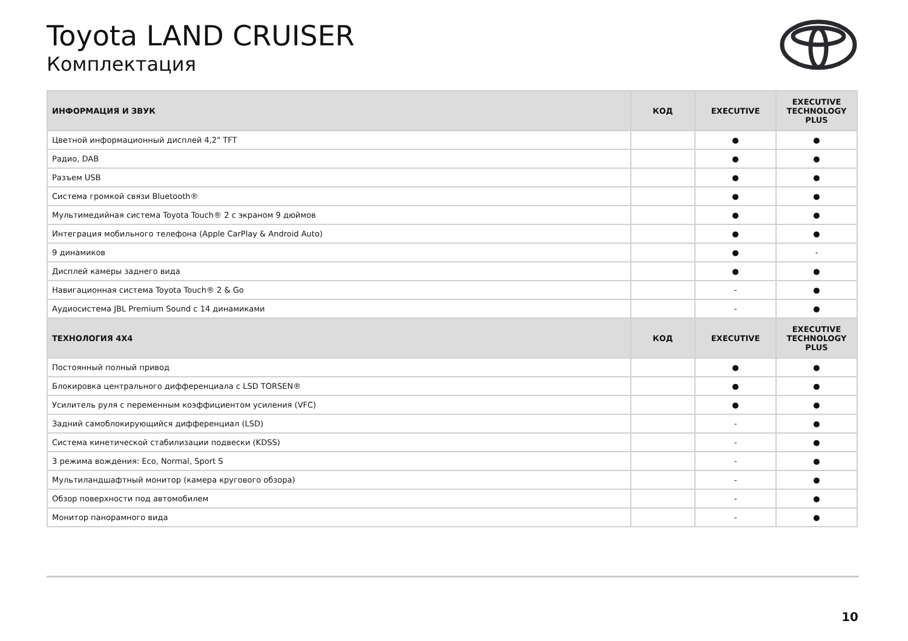Toyota LAND CRUISER
Комплектация
| ИНФОРМАЦИЯ И ЗВУК | КОД | EXECUTIVE | EXECUTIVE TECHNOLOGY PLUS |
| --- | --- | --- | --- |
| Цветной информационный дисплей 4,2" TFT | | ● | ● |
| Радио, DAB | | ● | ● |
| Разъем USB | | ● | ● |
| Система громкой связи Bluetooth® | | ● | ● |
| Мультимедийная система Toyota Touch® 2 с экраном 9 дюймов | | ● | ● |
| Интеграция мобильного телефона (Apple CarPlay & Android Auto) | | ● | ● |
| 9 динамиков | | ● | - |
| Дисплей камеры заднего вида | | ● | ● |
| Навигационная система Toyota Touch® 2 & Go | | - | ● |
| Аудиосистема JBL Premium Sound с 14 динамиками | | - | ● |
| ТЕХНОЛОГИЯ 4X4 | КОД | EXECUTIVE | EXECUTIVE TECHNOLOGY PLUS |
| Постоянный полный привод | | ● | ● |
| Блокировка центрального дифференциала с LSD TORSEN® | | ● | ● |
| Усилитель руля с переменным коэффициентом усиления (VFC) | | ● | ● |
| Задний самоблокирующийся дифференциал (LSD) | | - | ● |
| Система кинетической стабилизации подвески (KDSS) | | - | ● |
| 3 режима вождения: Eco, Normal, Sport S | | - | ● |
| Мультиландшафтный монитор (камера кругового обзора) | | - | ● |
| Обзор поверхности под автомобилем | | - | ● |
| Монитор панорамного вида | | - | ● |
10